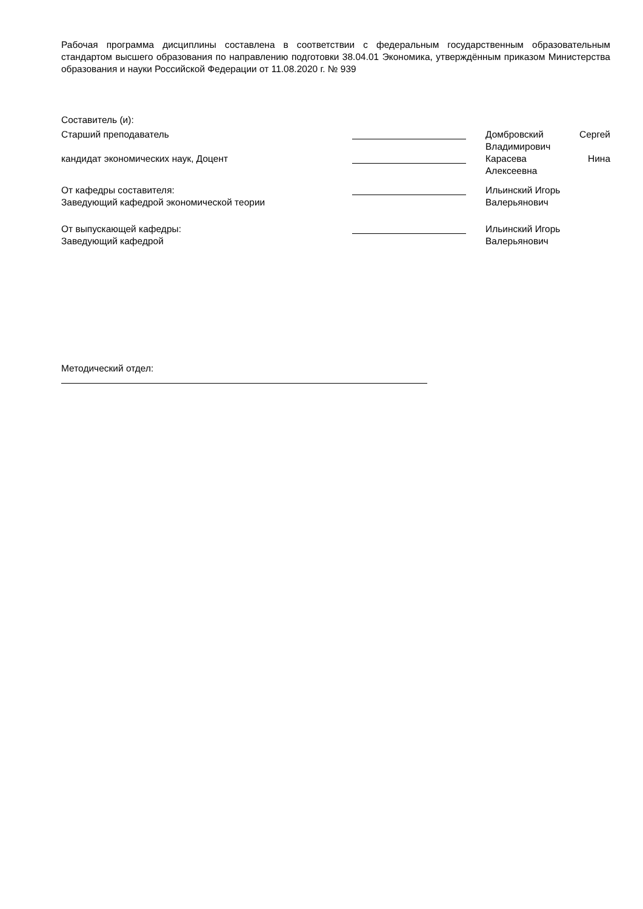Рабочая программа дисциплины составлена в соответствии с федеральным государственным образовательным стандартом высшего образования по направлению подготовки 38.04.01 Экономика, утверждённым приказом Министерства образования и науки Российской Федерации от 11.08.2020 г. № 939
Составитель (и):
Старший преподаватель Домбровский Сергей
Владимирович
кандидат экономических наук, Доцент Карасева Нина
Алексеевна
От кафедры составителя:
Заведующий кафедрой экономической теории
Ильинский Игорь
Валерьянович
От выпускающей кафедры:
Заведующий кафедрой
Ильинский Игорь
Валерьянович
Методический отдел: